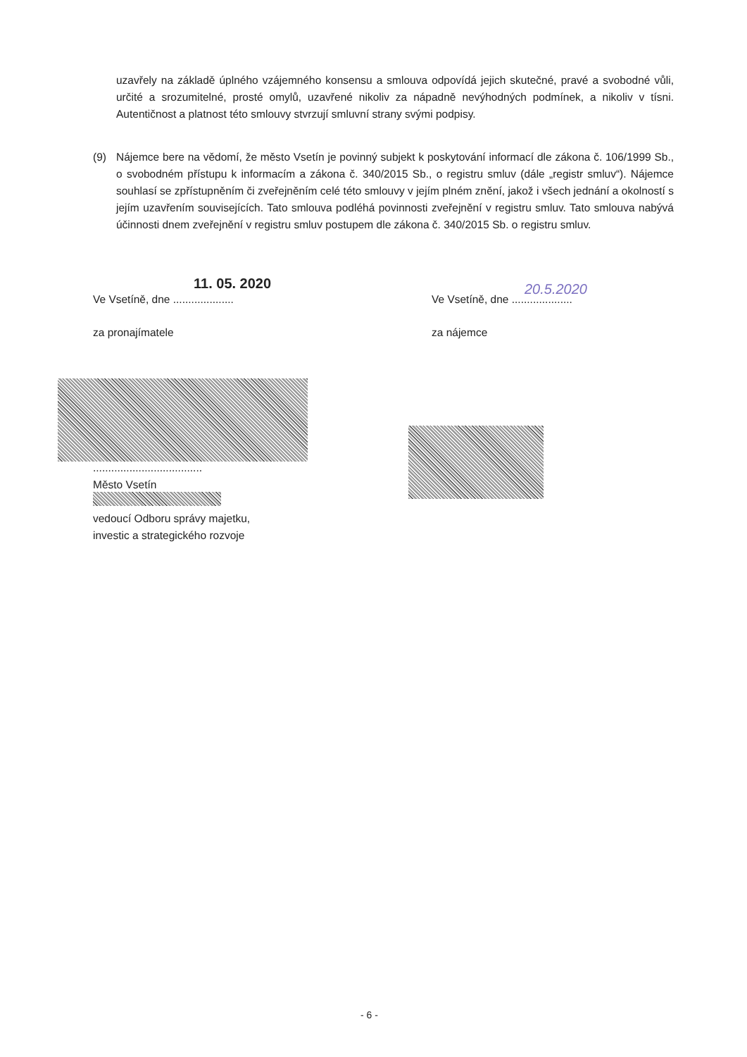uzavřely na základě úplného vzájemného konsensu a smlouva odpovídá jejich skutečné, pravé a svobodné vůli, určité a srozumitelné, prosté omylů, uzavřené nikoliv za nápadně nevýhodných podmínek, a nikoliv v tísni. Autentičnost a platnost této smlouvy stvrzují smluvní strany svými podpisy.
(9)
Nájemce bere na vědomí, že město Vsetín je povinný subjekt k poskytování informací dle zákona č. 106/1999 Sb., o svobodném přístupu k informacím a zákona č. 340/2015 Sb., o registru smluv (dále „registr smluv“). Nájemce souhlasí se zpřístupněním či zveřejněním celé této smlouvy v jejím plném znění, jakož i všech jednání a okolností s jejím uzavřením souvisejících. Tato smlouva podléhá povinnosti zveřejnění v registru smluv. Tato smlouva nabývá účinnosti dnem zveřejnění v registru smluv postupem dle zákona č. 340/2015 Sb. o registru smluv.
11. 05. 2020
Ve Vsetíně, dne ....................
20.5.2020
Ve Vsetíně, dne ....................
za pronajímatele za nájemce
....................................
Město Vsetín
vedoucí Odboru správy majetku,
investic a strategického rozvoje
- 6 -